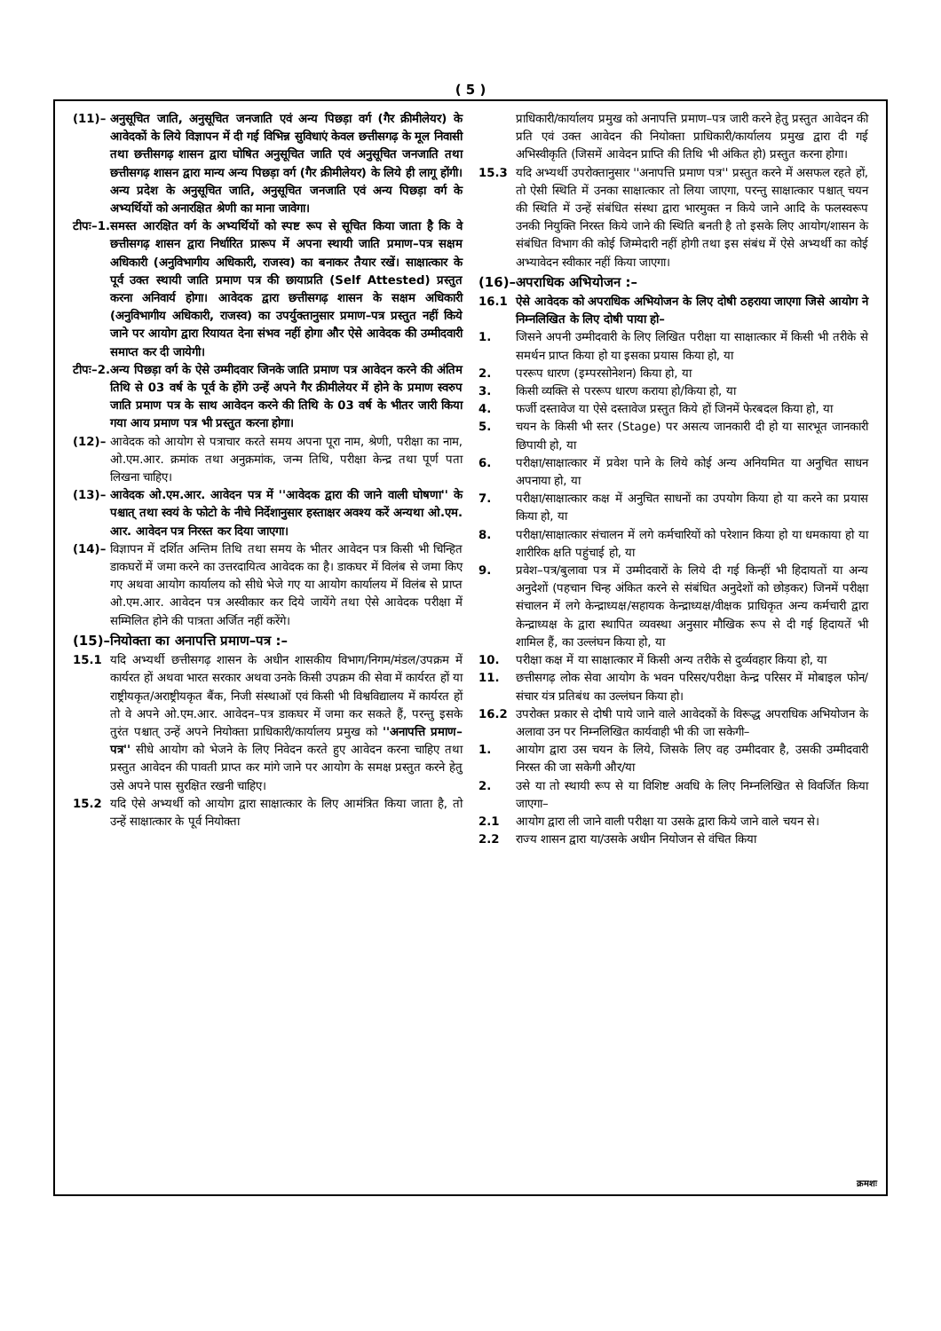( 5 )
(11)– अनुसूचित जाति, अनुसूचित जनजाति एवं अन्य पिछड़ा वर्ग (गैर क्रीमीलेयर) के आवेदकों के लिये विज्ञापन में दी गई विभिन्न सुविधाएं केवल छत्तीसगढ़ के मूल निवासी तथा छत्तीसगढ़ शासन द्वारा घोषित अनुसूचित जाति एवं अनुसूचित जनजाति तथा छत्तीसगढ़ शासन द्वारा मान्य अन्य पिछड़ा वर्ग (गैर क्रीमीलेयर) के लिये ही लागू होंगी। अन्य प्रदेश के अनुसूचित जाति, अनुसूचित जनजाति एवं अन्य पिछड़ा वर्ग के अभ्यर्थियों को अनारक्षित श्रेणी का माना जावेगा।
टीपः–1. समस्त आरक्षित वर्ग के अभ्यर्थियों को स्पष्ट रूप से सूचित किया जाता है कि वे छत्तीसगढ़ शासन द्वारा निर्धारित प्रारूप में अपना स्थायी जाति प्रमाण–पत्र सक्षम अधिकारी (अनुविभागीय अधिकारी, राजस्व) का बनाकर तैयार रखें। साक्षात्कार के पूर्व उक्त स्थायी जाति प्रमाण पत्र की छायाप्रति (Self Attested) प्रस्तुत करना अनिवार्य होगा। आवेदक द्वारा छत्तीसगढ़ शासन के सक्षम अधिकारी (अनुविभागीय अधिकारी, राजस्व) का उपर्युक्तानुसार प्रमाण–पत्र प्रस्तुत नहीं किये जाने पर आयोग द्वारा रियायत देना संभव नहीं होगा और ऐसे आवेदक की उम्मीदवारी समाप्त कर दी जायेगी।
टीपः–2. अन्य पिछड़ा वर्ग के ऐसे उम्मीदवार जिनके जाति प्रमाण पत्र आवेदन करने की अंतिम तिथि से 03 वर्ष के पूर्व के होंगे उन्हें अपने गैर क्रीमीलेयर में होने के प्रमाण स्वरुप जाति प्रमाण पत्र के साथ आवेदन करने की तिथि के 03 वर्ष के भीतर जारी किया गया आय प्रमाण पत्र भी प्रस्तुत करना होगा।
(12)– आवेदक को आयोग से पत्राचार करते समय अपना पूरा नाम, श्रेणी, परीक्षा का नाम, ओ.एम.आर. क्रमांक तथा अनुक्रमांक, जन्म तिथि, परीक्षा केन्द्र तथा पूर्ण पता लिखना चाहिए।
(13)– आवेदक ओ.एम.आर. आवेदन पत्र में ''आवेदक द्वारा की जाने वाली घोषणा'' के पश्चात् तथा स्वयं के फोटो के नीचे निर्देशानुसार हस्ताक्षर अवश्य करें अन्यथा ओ.एम. आर. आवेदन पत्र निरस्त कर दिया जाएगा।
(14)– विज्ञापन में दर्शित अन्तिम तिथि तथा समय के भीतर आवेदन पत्र किसी भी चिन्हित डाकघरों में जमा करने का उत्तरदायित्व आवेदक का है। डाकघर में विलंब से जमा किए गए अथवा आयोग कार्यालय को सीधे भेजे गए या आयोग कार्यालय में विलंब से प्राप्त ओ.एम.आर. आवेदन पत्र अस्वीकार कर दिये जायेंगे तथा ऐसे आवेदक परीक्षा में सम्मिलित होने की पात्रता अर्जित नहीं करेंगे।
(15)–नियोक्ता का अनापत्ति प्रमाण–पत्र :–
15.1 यदि अभ्यर्थी छत्तीसगढ़ शासन के अधीन शासकीय विभाग/निगम/मंडल/उपक्रम में कार्यरत हों अथवा भारत सरकार अथवा उनके किसी उपक्रम की सेवा में कार्यरत हों या राष्ट्रीयकृत/अराष्ट्रीयकृत बैंक, निजी संस्थाओं एवं किसी भी विश्वविद्यालय में कार्यरत हों तो वे अपने ओ.एम.आर. आवेदन–पत्र डाकघर में जमा कर सकते हैं, परन्तु इसके तुरंत पश्चात् उन्हें अपने नियोक्ता प्राधिकारी/कार्यालय प्रमुख को ''अनापत्ति प्रमाण–पत्र'' सीधे आयोग को भेजने के लिए निवेदन करते हुए आवेदन करना चाहिए तथा प्रस्तुत आवेदन की पावती प्राप्त कर मांगे जाने पर आयोग के समक्ष प्रस्तुत करने हेतु उसे अपने पास सुरक्षित रखनी चाहिए।
15.2 यदि ऐसे अभ्यर्थी को आयोग द्वारा साक्षात्कार के लिए आमंत्रित किया जाता है, तो उन्हें साक्षात्कार के पूर्व नियोक्ता
प्राधिकारी/कार्यालय प्रमुख को अनापत्ति प्रमाण–पत्र जारी करने हेतु प्रस्तुत आवेदन की प्रति एवं उक्त आवेदन की नियोक्ता प्राधिकारी/कार्यालय प्रमुख द्वारा दी गई अभिस्वीकृति (जिसमें आवेदन प्राप्ति की तिथि भी अंकित हो) प्रस्तुत करना होगा।
15.3 यदि अभ्यर्थी उपरोक्तानुसार ''अनापत्ति प्रमाण पत्र'' प्रस्तुत करने में असफल रहते हों, तो ऐसी स्थिति में उनका साक्षात्कार तो लिया जाएगा, परन्तु साक्षात्कार पश्चात् चयन की स्थिति में उन्हें संबंधित संस्था द्वारा भारमुक्त न किये जाने आदि के फलस्वरूप उनकी नियुक्ति निरस्त किये जाने की स्थिति बनती है तो इसके लिए आयोग/शासन के संबंधित विभाग की कोई जिम्मेदारी नहीं होगी तथा इस संबंध में ऐसे अभ्यर्थी का कोई अभ्यावेदन स्वीकार नहीं किया जाएगा।
(16)–अपराधिक अभियोजन :–
16.1 ऐसे आवेदक को अपराधिक अभियोजन के लिए दोषी ठहराया जाएगा जिसे आयोग ने निम्नलिखित के लिए दोषी पाया हो–
1. जिसने अपनी उम्मीदवारी के लिए लिखित परीक्षा या साक्षात्कार में किसी भी तरीके से समर्थन प्राप्त किया हो या इसका प्रयास किया हो, या
2. पररूप धारण (इम्परसोनेशन) किया हो, या
3. किसी व्यक्ति से पररूप धारण कराया हो/किया हो, या
4. फर्जी दस्तावेज या ऐसे दस्तावेज प्रस्तुत किये हों जिनमें फेरबदल किया हो, या
5. चयन के किसी भी स्तर (Stage) पर असत्य जानकारी दी हो या सारभूत जानकारी छिपायी हो, या
6. परीक्षा/साक्षात्कार में प्रवेश पाने के लिये कोई अन्य अनियमित या अनुचित साधन अपनाया हो, या
7. परीक्षा/साक्षात्कार कक्ष में अनुचित साधनों का उपयोग किया हो या करने का प्रयास किया हो, या
8. परीक्षा/साक्षात्कार संचालन में लगे कर्मचारियों को परेशान किया हो या धमकाया हो या शारीरिक क्षति पहुंचाई हो, या
9. प्रवेश–पत्र/बुलावा पत्र में उम्मीदवारों के लिये दी गई किन्हीं भी हिदायतों या अन्य अनुदेशों (पहचान चिन्ह अंकित करने से संबंधित अनुदेशों को छोड़कर) जिनमें परीक्षा संचालन में लगे केन्द्राध्यक्ष/सहायक केन्द्राध्यक्ष/वीक्षक प्राधिकृत अन्य कर्मचारी द्वारा केन्द्राध्यक्ष के द्वारा स्थापित व्यवस्था अनुसार मौखिक रूप से दी गई हिदायतें भी शामिल हैं, का उल्लंघन किया हो, या
10. परीक्षा कक्ष में या साक्षात्कार में किसी अन्य तरीके से दुर्व्यवहार किया हो, या
11. छत्तीसगढ़ लोक सेवा आयोग के भवन परिसर/परीक्षा केन्द्र परिसर में मोबाइल फोन/संचार यंत्र प्रतिबंध का उल्लंघन किया हो।
16.2 उपरोक्त प्रकार से दोषी पाये जाने वाले आवेदकों के विरूद्ध अपराधिक अभियोजन के अलावा उन पर निम्नलिखित कार्यवाही भी की जा सकेगी–
1. आयोग द्वारा उस चयन के लिये, जिसके लिए वह उम्मीदवार है, उसकी उम्मीदवारी निरस्त की जा सकेगी और/या
2. उसे या तो स्थायी रूप से या विशिष्ट अवधि के लिए निम्नलिखित से विवर्जित किया जाएगा–
2.1 आयोग द्वारा ली जाने वाली परीक्षा या उसके द्वारा किये जाने वाले चयन से।
2.2 राज्य शासन द्वारा या/उसके अधीन नियोजन से वंचित किया
क्रमशः